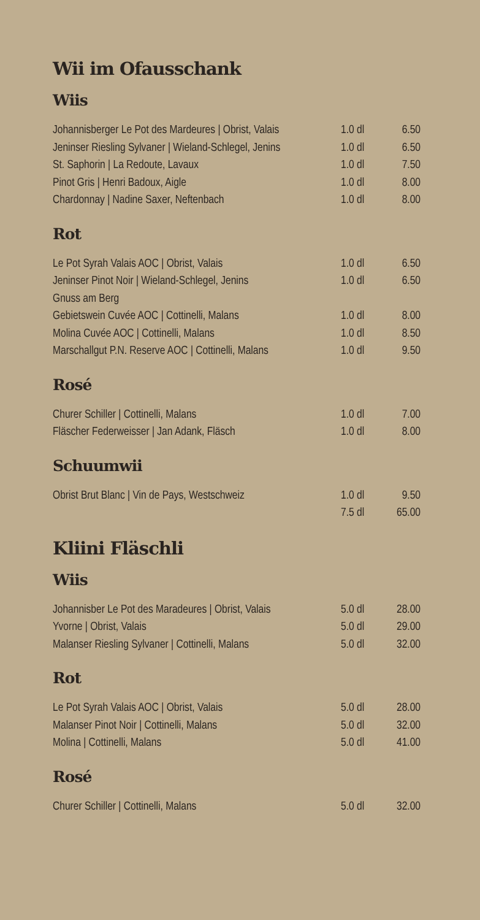Wii im Ofausschank
Wiis
| Johannisberger Le Pot des Mardeures / Obrist, Valais | 1.0 dl | 6.50 |
| Jeninser Riesling Sylvaner / Wieland-Schlegel, Jenins | 1.0 dl | 6.50 |
| St. Saphorin / La Redoute, Lavaux | 1.0 dl | 7.50 |
| Pinot Gris / Henri Badoux, Aigle | 1.0 dl | 8.00 |
| Chardonnay / Nadine Saxer, Neftenbach | 1.0 dl | 8.00 |
Rot
| Le Pot Syrah Valais AOC / Obrist, Valais | 1.0 dl | 6.50 |
| Jeninser Pinot Noir / Wieland-Schlegel, Jenins | 1.0 dl | 6.50 |
| Gnuss am Berg | | |
| Gebietswein Cuvée AOC / Cottinelli, Malans | 1.0 dl | 8.00 |
| Molina Cuvée AOC / Cottinelli, Malans | 1.0 dl | 8.50 |
| Marschallgut P.N. Reserve AOC / Cottinelli, Malans | 1.0 dl | 9.50 |
Rosé
| Churer Schiller / Cottinelli, Malans | 1.0 dl | 7.00 |
| Fläscher Federweisser / Jan Adank, Fläsch | 1.0 dl | 8.00 |
Schuumwii
| Obrist Brut Blanc / Vin de Pays, Westschweiz | 1.0 dl | 9.50 |
| | 7.5 dl | 65.00 |
Kliini Fläschli
Wiis
| Johannisber Le Pot des Maradeures / Obrist, Valais | 5.0 dl | 28.00 |
| Yvorne / Obrist, Valais | 5.0 dl | 29.00 |
| Malanser Riesling Sylvaner / Cottinelli, Malans | 5.0 dl | 32.00 |
Rot
| Le Pot Syrah Valais AOC / Obrist, Valais | 5.0 dl | 28.00 |
| Malanser Pinot Noir / Cottinelli, Malans | 5.0 dl | 32.00 |
| Molina / Cottinelli, Malans | 5.0 dl | 41.00 |
Rosé
| Churer Schiller / Cottinelli, Malans | 5.0 dl | 32.00 |